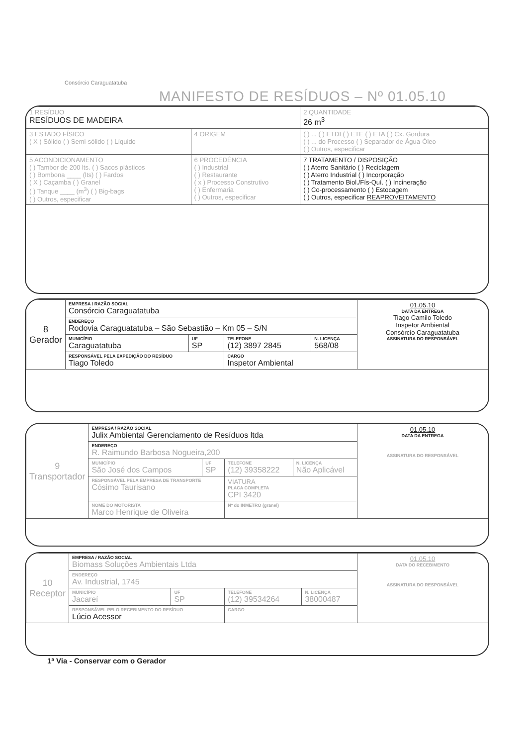Consórcio Caraguatatuba
MANIFESTO DE RESÍDUOS – Nº 01.05.10
| 1 RESÍDUO RESÍDUOS DE MADEIRA | | 2 QUANTIDADE 26 m<sup>3</sup> |
| 3 ESTADO FÍSICO ( X ) Sólido ( ) Semi-sólido ( ) Líquido | 4 ORIGEM | ( ) ... ( ) ETDI ( ) ETE ( ) ETA ( ) Cx. Gordura ( ) ... do Processo ( ) Separador de Água-Óleo ( ) Outros, especificar |
| 5 ACONDICIONAMENTO ( ) Tambor de 200 lts. ( ) Sacos plásticos ( ) Bombona ____ (lts) ( ) Fardos ( X ) Caçamba ( ) Granel ( ) Tanque ____ (m<sup>3</sup>) ( ) Big-bags ( ) Outros, especificar | 6 PROCEDÊNCIA ( ) Industrial ( ) Restaurante ( x ) Processo Construtivo ( ) Enfermaria ( ) Outros, especificar | 7 TRATAMENTO / DISPOSIÇÃO ( ) Aterro Sanitário ( ) Reciclagem ( ) Aterro Industrial ( ) Incorporação ( ) Tratamento Biol./Fís-Quí. ( ) Incineração ( ) Co-processamento ( ) Estocagem ( ) Outros, especificar REAPROVEITAMENTO |
| 8 Gerador | EMPRESA / RAZÃO SOCIAL Consórcio Caraguatatuba | | | | 01.05.10 DATA DA ENTREGA Tiago Camilo Toledo Inspetor Ambiental Consórcio Caraguatatuba ASSINATURA DO RESPONSÁVEL |
| | ENDEREÇO Rodovia Caraguatatuba – São Sebastião – Km 05 – S/N | | | | |
| | MUNICÍPIO Caraguatatuba | UF SP | TELEFONE (12) 3897 2845 | N. LICENÇA 568/08 | |
| | RESPONSÁVEL PELA EXPEDIÇÃO DO RESÍDUO Tiago Toledo | | CARGO Inspetor Ambiental | | |
| 9 Transportador | EMPRESA / RAZÃO SOCIAL Julix Ambiental Gerenciamento de Resíduos ltda | | | | 01.05.10 DATA DA ENTREGA ASSINATURA DO RESPONSÁVEL |
| | ENDEREÇO R. Raimundo Barbosa Nogueira,200 | | | | |
| | MUNICÍPIO São José dos Campos | UF SP | TELEFONE (12) 39358222 | N. LICENÇA Não Aplicável | |
| | RESPONSÁVEL PELA EMPRESA DE TRANSPORTE Cósimo Taurisano | | VIATURA PLACA COMPLETA CPI 3420 | | |
| | NOME DO MOTORISTA Marco Henrique de Oliveira | | Nº do INMETRO (granel) | | |
| 10 Receptor | EMPRESA / RAZÃO SOCIAL Biomass Soluções Ambientais Ltda | | | | 01.05.10 DATA DO RECEBIMENTO ASSINATURA DO RESPONSÁVEL |
| | ENDEREÇO Av. Industrial, 1745 | | | | |
| | MUNICÍPIO Jacareí | UF SP | TELEFONE (12) 39534264 | N. LICENÇA 38000487 | |
| | RESPONSÁVEL PELO RECEBIMENTO DO RESÍDUO Lúcio Acessor | | CARGO | | |
1ª Via - Conservar com o Gerador